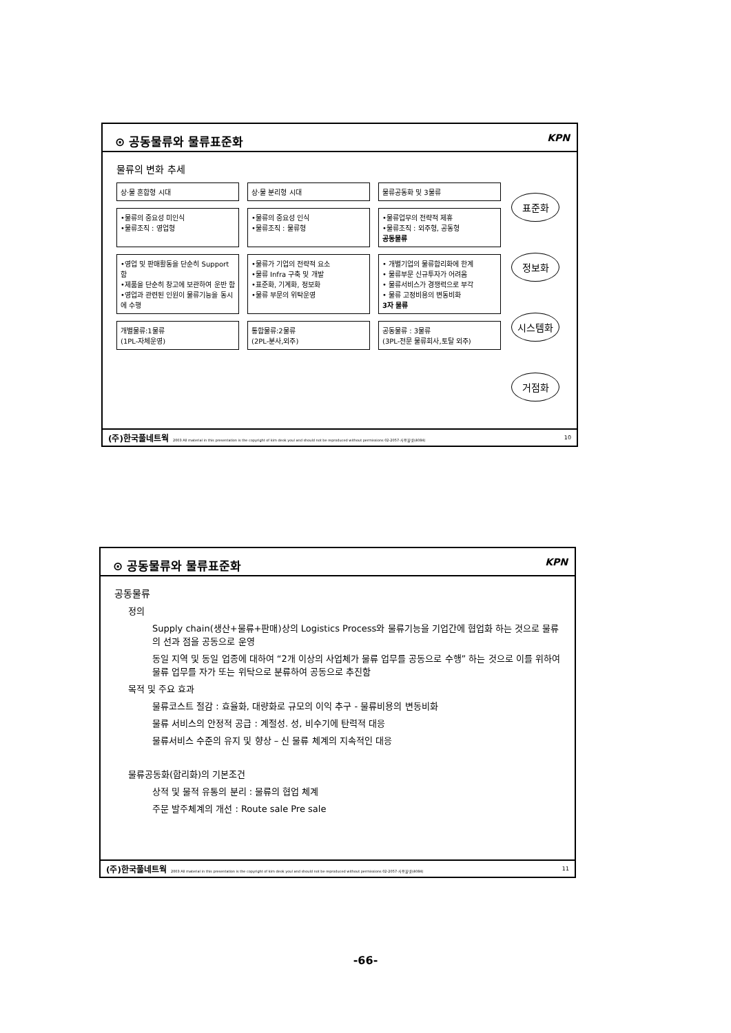⊙ 공동물류와 물류표준화 KPN
물류의 변화 추세
상·물 혼합형 시대 상·물 분리형 시대 물류공동화 및 3물류
•물류의 중요성 미인식
•물류조직 : 영업형
•물류의 중요성 인식
•물류조직 : 물류형
•물류업무의 전략적 제휴
•물류조직 : 외주형, 공동형
공동물류
•영업 및 판매활동을 단순히 Support 함
•제품을 단순히 창고에 보관하여 운반 함
•영업과 관련된 인원이 물류기능을 동시에 수행
•물류가 기업의 전략적 요소
•물류 Infra 구축 및 개발
•표준화, 기계화, 정보화
•물류 부문의 위탁운영
• 개별기업의 물류합리화에 한계
• 물류부문 신규투자가 어려움
• 물류서비스가 경쟁력으로 부각
• 물류 고정비용의 변동비화
3자 물류
개별물류:1물류
(1PL-자체운영)
통합물류:2물류
(2PL-분사,외주)
공동물류 : 3물류
(3PL-전문 물류회사,토탈 외주)
표준화
정보화
시스템화
거점화
(주)한국풀네트웍 2003 All material in this presentation is the copyright of kim deok youl and should not be reproduced without permissions 02-2057-사용물넷(4084) 10
⊙ 공동물류와 물류표준화 KPN
공동물류
정의
Supply chain(생산+물류+판매)상의 Logistics Process와 물류기능을 기업간에 협업화 하는 것으로 물류의 선과 점을 공동으로 운영
동일 지역 및 동일 업종에 대하여 “2개 이상의 사업체가 물류 업무를 공동으로 수행” 하는 것으로 이를 위하여 물류 업무를 자가 또는 위탁으로 분류하여 공동으로 추진함
목적 및 주요 효과
물류코스트 절감 : 효율화, 대량화로 규모의 이익 추구 - 물류비용의 변동비화
물류 서비스의 안정적 공급 : 계절성. 성, 비수기에 탄력적 대응
물류서비스 수준의 유지 및 향상 – 신 물류 체계의 지속적인 대응
물류공동화(합리화)의 기본조건
상적 및 물적 유통의 분리 : 물류의 협업 체계
주문 발주체계의 개선 : Route sale Pre sale
(주)한국풀네트웍 2003 All material in this presentation is the copyright of kim deok youl and should not be reproduced without permissions 02-2057-사용물넷(4084) 11
-66-